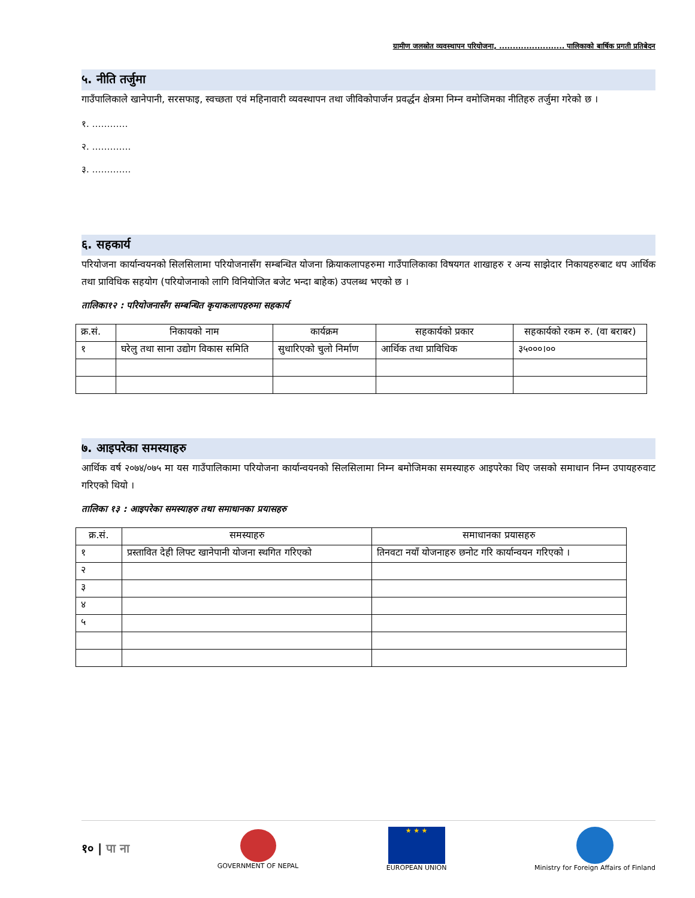ग्रामीण जलस्रोत व्यवस्थापन परियोजना, ........................ पालिकाको बार्षिक प्रगती प्रतिबेदन
५. नीति तर्जुमा
गाउँपालिकाले खानेपानी, सरसफाइ, स्वच्छता एवं महिनावारी व्यवस्थापन तथा जीविकोपार्जन प्रवर्द्धन क्षेत्रमा निम्न वमोजिमका नीतिहरु तर्जुमा गरेको छ ।
१. …………
२. ………….
३. ………….
६. सहकार्य
परियोजना कार्यान्वयनको सिलसिलामा परियोजनासँग सम्बन्धित योजना क्रियाकलापहरुमा गाउँपालिकाका विषयगत शाखाहरु र अन्य साझेदार निकायहरुबाट थप आर्थिक तथा प्राविधिक सहयोग (परियोजनाको लागि विनियोजित बजेट भन्दा बाहेक) उपलब्ध भएको छ ।
तालिका१२ : परियोजनासँग सम्बन्धित कृयाकलापहरुमा सहकार्य
| क्र.सं. | निकायको नाम | कार्यक्रम | सहकार्यको प्रकार | सहकार्यको रकम रु. (वा बराबर) |
| --- | --- | --- | --- | --- |
| १ | घरेलु तथा साना उद्योग विकास समिति | सुधारिएको चुलो निर्माण | आर्थिक तथा प्राविधिक | ३५०००।०० |
७. आइपरेका समस्याहरु
आर्थिक वर्ष २०७४/०७५ मा यस गाउँपालिकामा परियोजना कार्यान्वयनको सिलसिलामा निम्न बमोजिमका समस्याहरु आइपरेका थिए जसको समाधान निम्न उपायहरुवाट गरिएको थियो ।
तालिका १३ : आइपरेका समस्याहरु तथा समाधानका प्रयासहरु
| क्र.सं. | समस्याहरु | समाधानका प्रयासहरु |
| --- | --- | --- |
| १ | प्रस्तावित देही लिफ्ट खानेपानी योजना स्थगित गरिएको | तिनवटा नयाँ योजनाहरु छनोट गरि कार्यान्वयन गरिएको । |
| २ | | |
| ३ | | |
| ४ | | |
| ५ | | |
१० | पा ना
GOVERNMENT OF NEPAL
★ ★ ★
EUROPEAN UNION
Ministry for Foreign Affairs of Finland